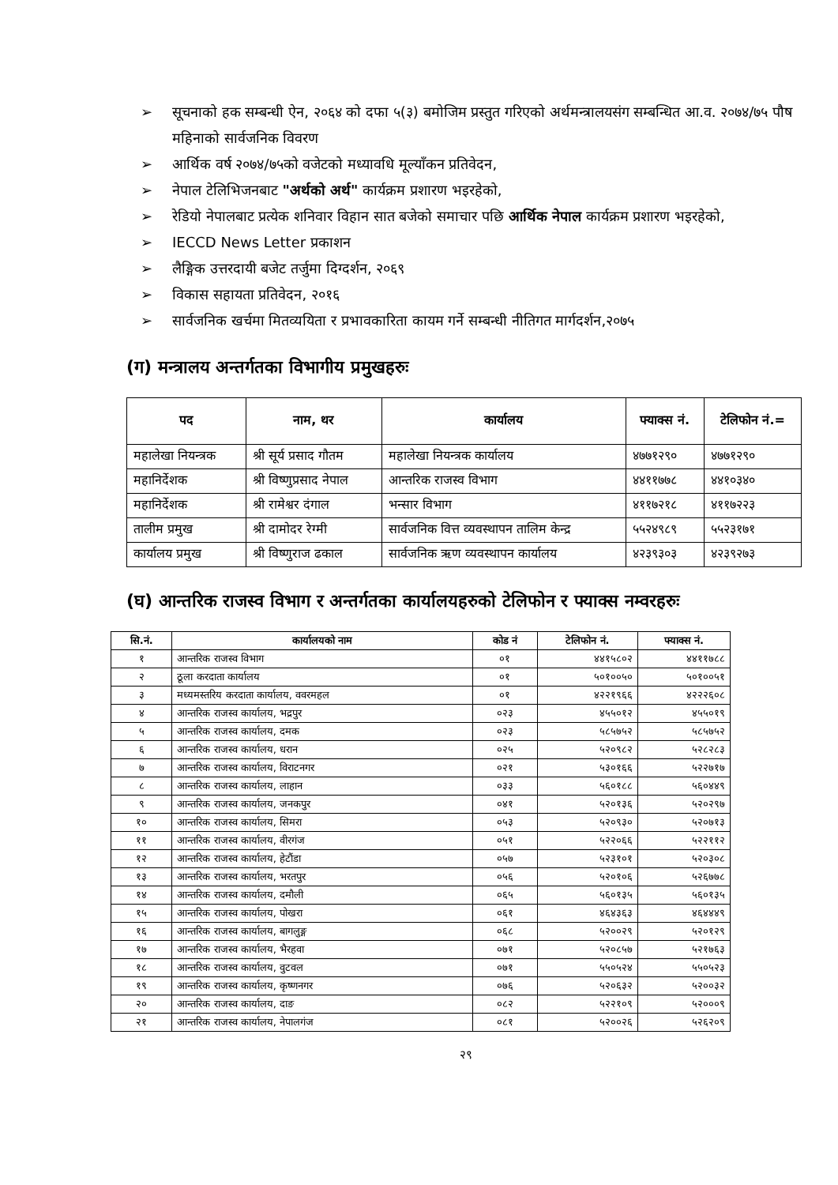➢ सूचनाको हक सम्बन्धी ऐन, २०६४ को दफा ५(३) बमोजिम प्रस्तुत गरिएको अर्थमन्त्रालयसंग सम्बन्धित आ.व. २०७४/७५ पौष महिनाको सार्वजनिक विवरण
➢ आर्थिक वर्ष २०७४/७५को वजेटको मध्यावधि मूल्याँकन प्रतिवेदन,
➢ नेपाल टेलिभिजनबाट "अर्थको अर्थ" कार्यक्रम प्रशारण भइरहेको,
➢ रेडियो नेपालबाट प्रत्येक शनिवार विहान सात बजेको समाचार पछि आर्थिक नेपाल कार्यक्रम प्रशारण भइरहेको,
➢ IECCD News Letter प्रकाशन
➢ लैङ्गिक उत्तरदायी बजेट तर्जुमा दिग्दर्शन, २०६९
➢ विकास सहायता प्रतिवेदन, २०१६
➢ सार्वजनिक खर्चमा मितव्ययिता र प्रभावकारिता कायम गर्ने सम्बन्धी नीतिगत मार्गदर्शन,२०७५
(ग) मन्त्रालय अन्तर्गतका विभागीय प्रमुखहरुः
| पद | नाम, थर | कार्यालय | फ्याक्स नं. | टेलिफोन नं.= |
| --- | --- | --- | --- | --- |
| महालेखा नियन्त्रक | श्री सूर्य प्रसाद गौतम | महालेखा नियन्त्रक कार्यालय | ४७७१२९० | ४७७१२९० |
| महानिर्देशक | श्री विष्णुप्रसाद नेपाल | आन्तरिक राजस्व विभाग | ४४११७७८ | ४४१०३४० |
| महानिर्देशक | श्री रामेश्वर दंगाल | भन्सार विभाग | ४११७२१८ | ४११७२२३ |
| तालीम प्रमुख | श्री दामोदर रेग्मी | सार्वजनिक वित्त व्यवस्थापन तालिम केन्द्र | ५५२४९८९ | ५५२३१७१ |
| कार्यालय प्रमुख | श्री विष्णुराज ढकाल | सार्वजनिक ऋण व्यवस्थापन कार्यालय | ४२३९३०३ | ४२३९२७३ |
(घ) आन्तरिक राजस्व विभाग र अन्तर्गतका कार्यालयहरुको टेलिफोन र फ्याक्स नम्वरहरुः
| सि.नं. | कार्यालयको नाम | कोड नं | टेलिफोन नं. | फ्याक्स नं. |
| --- | --- | --- | --- | --- |
| १ | आन्तरिक राजस्व विभाग | ०१ | ४४१५८०२ | ४४११७८८ |
| २ | ठूला करदाता कार्यालय | ०१ | ५०१००५० | ५०१००५१ |
| ३ | मध्यमस्तरिय करदाता कार्यालय, ववरमहल | ०१ | ४२२१९६६ | ४२२२६०८ |
| ४ | आन्तरिक राजस्व कार्यालय, भद्रपुर | ०२३ | ४५५०१२ | ४५५०१९ |
| ५ | आन्तरिक राजस्व कार्यालय, दमक | ०२३ | ५८५७५२ | ५८५७५२ |
| ६ | आन्तरिक राजस्व कार्यालय, धरान | ०२५ | ५२०९८२ | ५२८२८३ |
| ७ | आन्तरिक राजस्व कार्यालय, विराटनगर | ०२१ | ५३०१६६ | ५२२७१७ |
| ८ | आन्तरिक राजस्व कार्यालय, लाहान | ०३३ | ५६०१८८ | ५६०४४९ |
| ९ | आन्तरिक राजस्व कार्यालय, जनकपुर | ०४१ | ५२०१३६ | ५२०२९७ |
| १० | आन्तरिक राजस्व कार्यालय, सिमरा | ०५३ | ५२०९३० | ५२०७१३ |
| ११ | आन्तरिक राजस्व कार्यालय, वीरगंज | ०५१ | ५२२०६६ | ५२२११२ |
| १२ | आन्तरिक राजस्व कार्यालय, हेटौंडा | ०५७ | ५२३१०१ | ५२०३०८ |
| १३ | आन्तरिक राजस्व कार्यालय, भरतपुर | ०५६ | ५२०१०६ | ५२६७७८ |
| १४ | आन्तरिक राजस्व कार्यालय, दमौली | ०६५ | ५६०१३५ | ५६०१३५ |
| १५ | आन्तरिक राजस्व कार्यालय, पोखरा | ०६१ | ४६४३६३ | ४६४४४९ |
| १६ | आन्तरिक राजस्व कार्यालय, बागलुङ्ग | ०६८ | ५२००२९ | ५२०१२९ |
| १७ | आन्तरिक राजस्व कार्यालय, भैरहवा | ०७१ | ५२०८५७ | ५२१७६३ |
| १८ | आन्तरिक राजस्व कार्यालय, वुटवल | ०७१ | ५५०५२४ | ५५०५२३ |
| १९ | आन्तरिक राजस्व कार्यालय, कृष्णनगर | ०७६ | ५२०६३२ | ५२००३२ |
| २० | आन्तरिक राजस्व कार्यालय, दाङ | ०८२ | ५२२१०९ | ५२०००९ |
| २१ | आन्तरिक राजस्व कार्यालय, नेपालगंज | ०८१ | ५२००२६ | ५२६२०९ |
२९